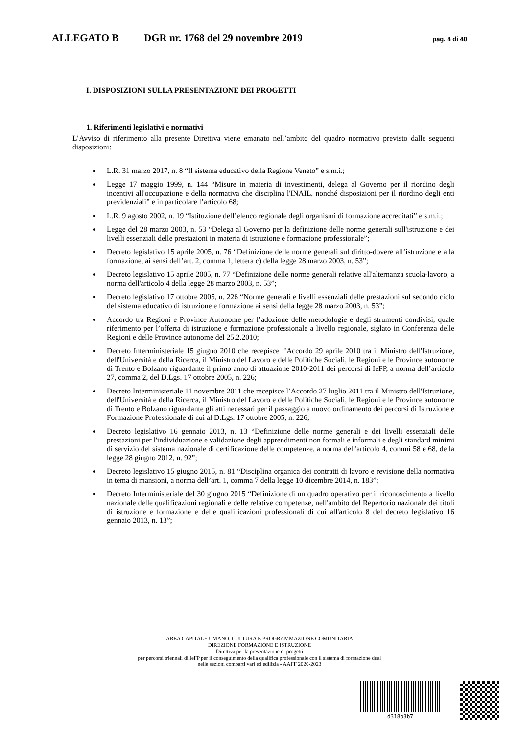ALLEGATO B DGR nr. 1768 del 29 novembre 2019 pag. 4 di 40
I. DISPOSIZIONI SULLA PRESENTAZIONE DEI PROGETTI
1. Riferimenti legislativi e normativi
L’Avviso di riferimento alla presente Direttiva viene emanato nell’ambito del quadro normativo previsto dalle seguenti disposizioni:
L.R. 31 marzo 2017, n. 8 “Il sistema educativo della Regione Veneto” e s.m.i.;
Legge 17 maggio 1999, n. 144 “Misure in materia di investimenti, delega al Governo per il riordino degli incentivi all'occupazione e della normativa che disciplina l'INAIL, nonché disposizioni per il riordino degli enti previdenziali” e in particolare l’articolo 68;
L.R. 9 agosto 2002, n. 19 “Istituzione dell’elenco regionale degli organismi di formazione accreditati” e s.m.i.;
Legge del 28 marzo 2003, n. 53 “Delega al Governo per la definizione delle norme generali sull'istruzione e dei livelli essenziali delle prestazioni in materia di istruzione e formazione professionale”;
Decreto legislativo 15 aprile 2005, n. 76 “Definizione delle norme generali sul diritto-dovere all’istruzione e alla formazione, ai sensi dell’art. 2, comma 1, lettera c) della legge 28 marzo 2003, n. 53”;
Decreto legislativo 15 aprile 2005, n. 77 “Definizione delle norme generali relative all'alternanza scuola-lavoro, a norma dell'articolo 4 della legge 28 marzo 2003, n. 53”;
Decreto legislativo 17 ottobre 2005, n. 226 “Norme generali e livelli essenziali delle prestazioni sul secondo ciclo del sistema educativo di istruzione e formazione ai sensi della legge 28 marzo 2003, n. 53”;
Accordo tra Regioni e Province Autonome per l’adozione delle metodologie e degli strumenti condivisi, quale riferimento per l’offerta di istruzione e formazione professionale a livello regionale, siglato in Conferenza delle Regioni e delle Province autonome del 25.2.2010;
Decreto Interministeriale 15 giugno 2010 che recepisce l’Accordo 29 aprile 2010 tra il Ministro dell'Istruzione, dell'Università e della Ricerca, il Ministro del Lavoro e delle Politiche Sociali, le Regioni e le Province autonome di Trento e Bolzano riguardante il primo anno di attuazione 2010-2011 dei percorsi di IeFP, a norma dell’articolo 27, comma 2, del D.Lgs. 17 ottobre 2005, n. 226;
Decreto Interministeriale 11 novembre 2011 che recepisce l’Accordo 27 luglio 2011 tra il Ministro dell'Istruzione, dell'Università e della Ricerca, il Ministro del Lavoro e delle Politiche Sociali, le Regioni e le Province autonome di Trento e Bolzano riguardante gli atti necessari per il passaggio a nuovo ordinamento dei percorsi di Istruzione e Formazione Professionale di cui al D.Lgs. 17 ottobre 2005, n. 226;
Decreto legislativo 16 gennaio 2013, n. 13 “Definizione delle norme generali e dei livelli essenziali delle prestazioni per l'individuazione e validazione degli apprendimenti non formali e informali e degli standard minimi di servizio del sistema nazionale di certificazione delle competenze, a norma dell'articolo 4, commi 58 e 68, della legge 28 giugno 2012, n. 92”;
Decreto legislativo 15 giugno 2015, n. 81 “Disciplina organica dei contratti di lavoro e revisione della normativa in tema di mansioni, a norma dell’art. 1, comma 7 della legge 10 dicembre 2014, n. 183”;
Decreto Interministeriale del 30 giugno 2015 “Definizione di un quadro operativo per il riconoscimento a livello nazionale delle qualificazioni regionali e delle relative competenze, nell'ambito del Repertorio nazionale dei titoli di istruzione e formazione e delle qualificazioni professionali di cui all'articolo 8 del decreto legislativo 16 gennaio 2013, n. 13”;
AREA CAPITALE UMANO, CULTURA E PROGRAMMAZIONE COMUNITARIA
DIREZIONE FORMAZIONE E ISTRUZIONE
Direttiva per la presentazione di progetti
per percorsi triennali di IeFP per il conseguimento della qualifica professionale con il sistema di formazione dual
nelle sezioni comparti vari ed edilizia - AAFF 2020-2023
d318b3b7